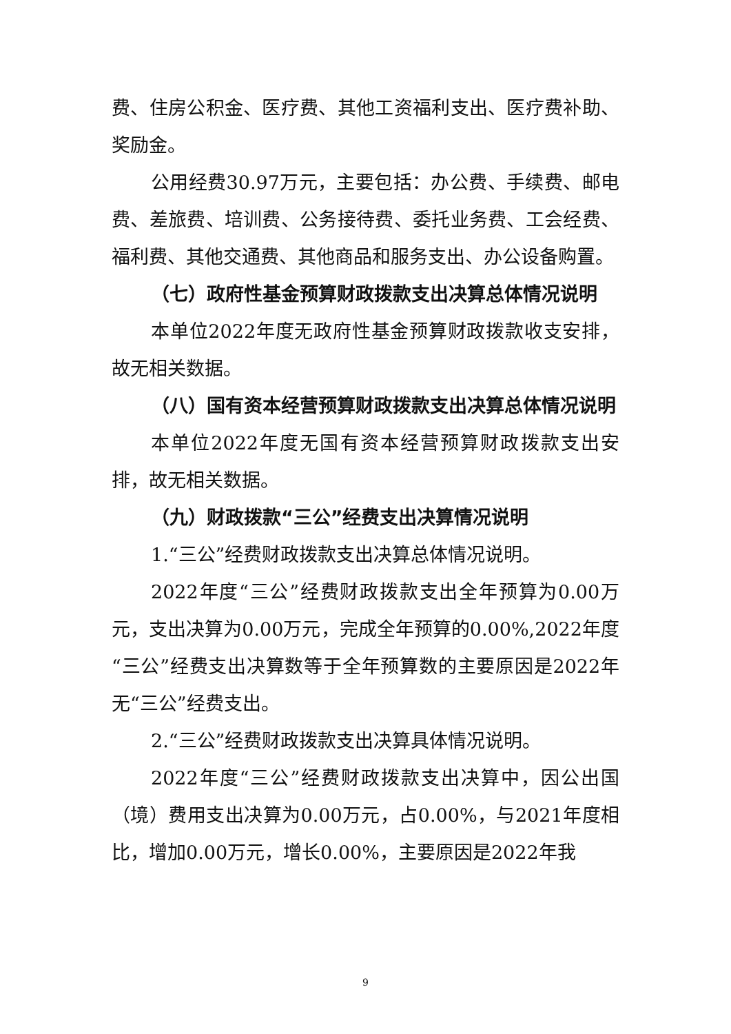费、住房公积金、医疗费、其他工资福利支出、医疗费补助、奖励金。
公用经费30.97万元，主要包括：办公费、手续费、邮电费、差旅费、培训费、公务接待费、委托业务费、工会经费、福利费、其他交通费、其他商品和服务支出、办公设备购置。
（七）政府性基金预算财政拨款支出决算总体情况说明
本单位2022年度无政府性基金预算财政拨款收支安排，故无相关数据。
（八）国有资本经营预算财政拨款支出决算总体情况说明
本单位2022年度无国有资本经营预算财政拨款支出安排，故无相关数据。
（九）财政拨款“三公”经费支出决算情况说明
1.“三公”经费财政拨款支出决算总体情况说明。
2022年度“三公”经费财政拨款支出全年预算为0.00万元，支出决算为0.00万元，完成全年预算的0.00%,2022年度“三公”经费支出决算数等于全年预算数的主要原因是2022年无“三公”经费支出。
2.“三公”经费财政拨款支出决算具体情况说明。
2022年度“三公”经费财政拨款支出决算中，因公出国（境）费用支出决算为0.00万元，占0.00%，与2021年度相比，增加0.00万元，增长0.00%，主要原因是2022年我
9